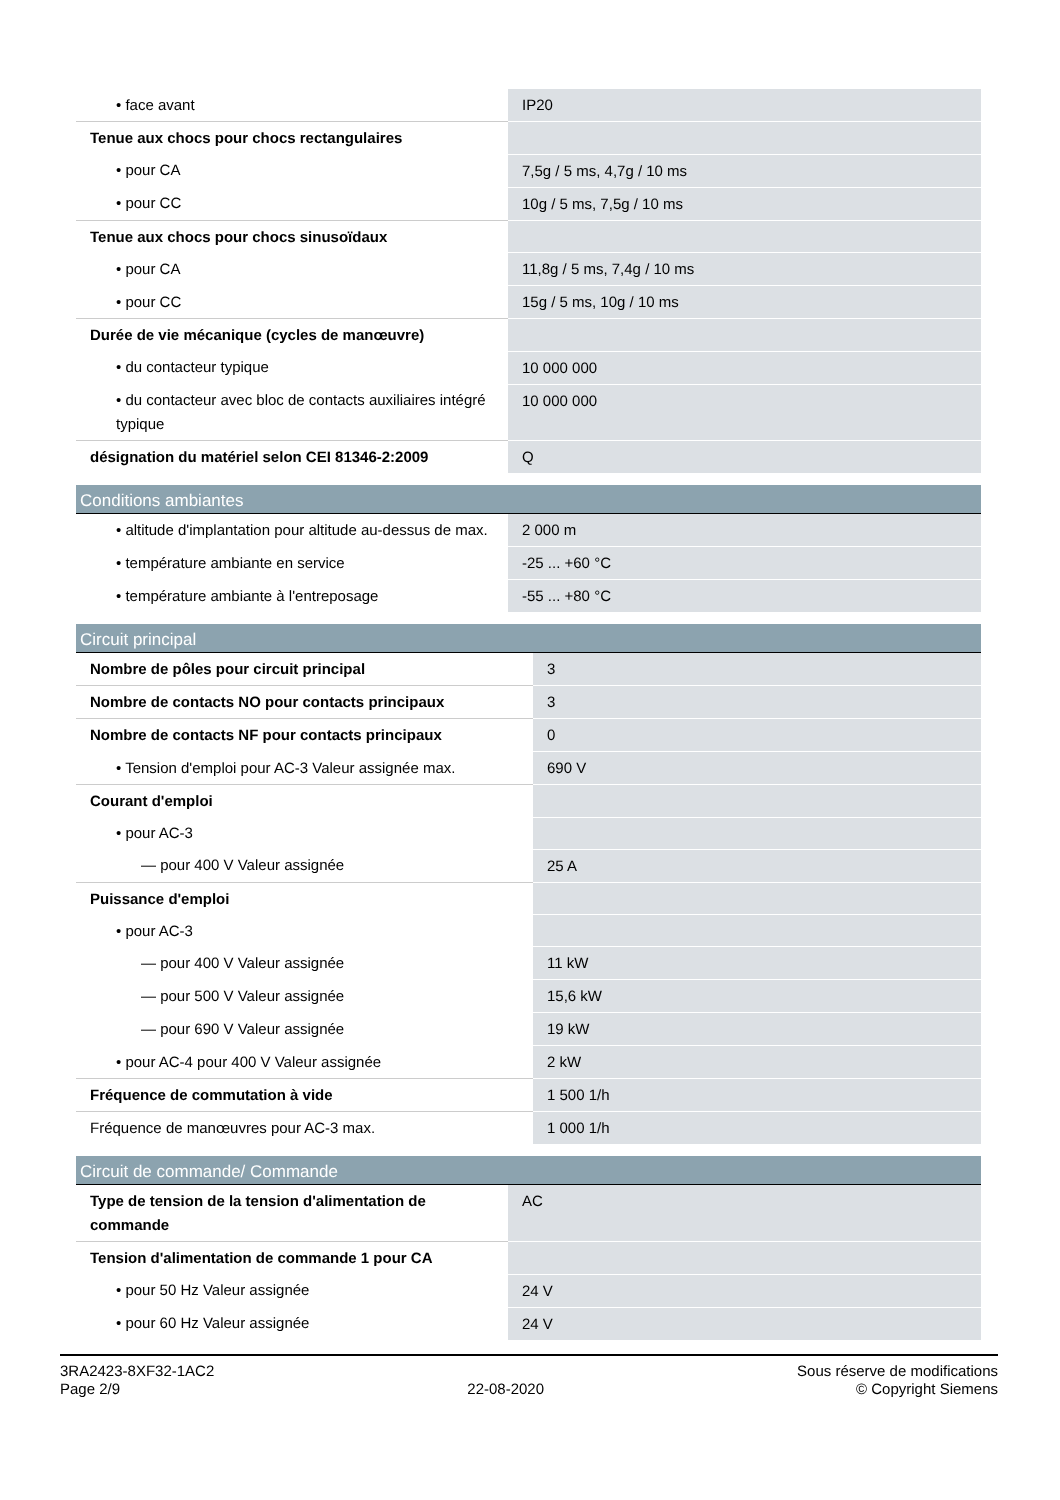| • face avant | IP20 |
| Tenue aux chocs pour chocs rectangulaires | |
| • pour CA | 7,5g / 5 ms, 4,7g / 10 ms |
| • pour CC | 10g / 5 ms, 7,5g / 10 ms |
| Tenue aux chocs pour chocs sinusoïdaux | |
| • pour CA | 11,8g / 5 ms, 7,4g / 10 ms |
| • pour CC | 15g / 5 ms, 10g / 10 ms |
| Durée de vie mécanique (cycles de manœuvre) | |
| • du contacteur typique | 10 000 000 |
| • du contacteur avec bloc de contacts auxiliaires intégré typique | 10 000 000 |
| désignation du matériel selon CEI 81346-2:2009 | Q |
| Conditions ambiantes | |
| --- | --- |
| • altitude d'implantation pour altitude au-dessus de max. | 2 000 m |
| • température ambiante en service | -25 ... +60 °C |
| • température ambiante à l'entreposage | -55 ... +80 °C |
| Circuit principal | |
| --- | --- |
| Nombre de pôles pour circuit principal | 3 |
| Nombre de contacts NO pour contacts principaux | 3 |
| Nombre de contacts NF pour contacts principaux | 0 |
| • Tension d'emploi pour AC-3 Valeur assignée max. | 690 V |
| Courant d'emploi | |
| • pour AC-3 | |
| — pour 400 V Valeur assignée | 25 A |
| Puissance d'emploi | |
| • pour AC-3 | |
| — pour 400 V Valeur assignée | 11 kW |
| — pour 500 V Valeur assignée | 15,6 kW |
| — pour 690 V Valeur assignée | 19 kW |
| • pour AC-4 pour 400 V Valeur assignée | 2 kW |
| Fréquence de commutation à vide | 1 500 1/h |
| Fréquence de manœuvres pour AC-3 max. | 1 000 1/h |
| Circuit de commande/ Commande | |
| --- | --- |
| Type de tension de la tension d'alimentation de commande | AC |
| Tension d'alimentation de commande 1 pour CA | |
| • pour 50 Hz Valeur assignée | 24 V |
| • pour 60 Hz Valeur assignée | 24 V |
3RA2423-8XF32-1AC2
Page 2/9
22-08-2020
Sous réserve de modifications
© Copyright Siemens